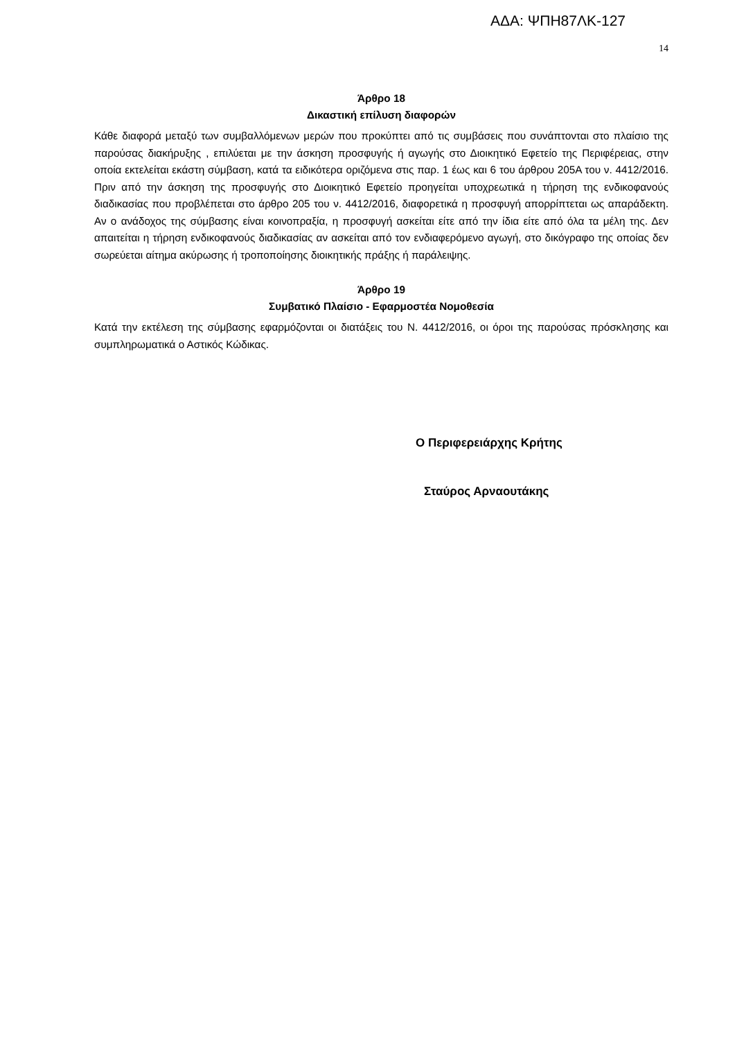ΑΔΑ: ΨΠΗ87ΛΚ-127
14
Άρθρο 18
Δικαστική επίλυση διαφορών
Κάθε διαφορά μεταξύ των συμβαλλόμενων μερών που προκύπτει από τις συμβάσεις που συνάπτονται στο πλαίσιο της παρούσας διακήρυξης , επιλύεται με την άσκηση προσφυγής ή αγωγής στο Διοικητικό Εφετείο της Περιφέρειας, στην οποία εκτελείται εκάστη σύμβαση, κατά τα ειδικότερα οριζόμενα στις παρ. 1 έως και 6 του άρθρου 205Α του ν. 4412/2016. Πριν από την άσκηση της προσφυγής στο Διοικητικό Εφετείο προηγείται υποχρεωτικά η τήρηση της ενδικοφανούς διαδικασίας που προβλέπεται στο άρθρο 205 του ν. 4412/2016, διαφορετικά η προσφυγή απορρίπτεται ως απαράδεκτη. Αν ο ανάδοχος της σύμβασης είναι κοινοπραξία, η προσφυγή ασκείται είτε από την ίδια είτε από όλα τα μέλη της. Δεν απαιτείται η τήρηση ενδικοφανούς διαδικασίας αν ασκείται από τον ενδιαφερόμενο αγωγή, στο δικόγραφο της οποίας δεν σωρεύεται αίτημα ακύρωσης ή τροποποίησης διοικητικής πράξης ή παράλειψης.
Άρθρο 19
Συμβατικό Πλαίσιο - Εφαρμοστέα Νομοθεσία
Κατά την εκτέλεση της σύμβασης εφαρμόζονται οι διατάξεις του Ν. 4412/2016, οι όροι της παρούσας πρόσκλησης και συμπληρωματικά ο Αστικός Κώδικας.
Ο Περιφερειάρχης Κρήτης
Σταύρος Αρναουτάκης